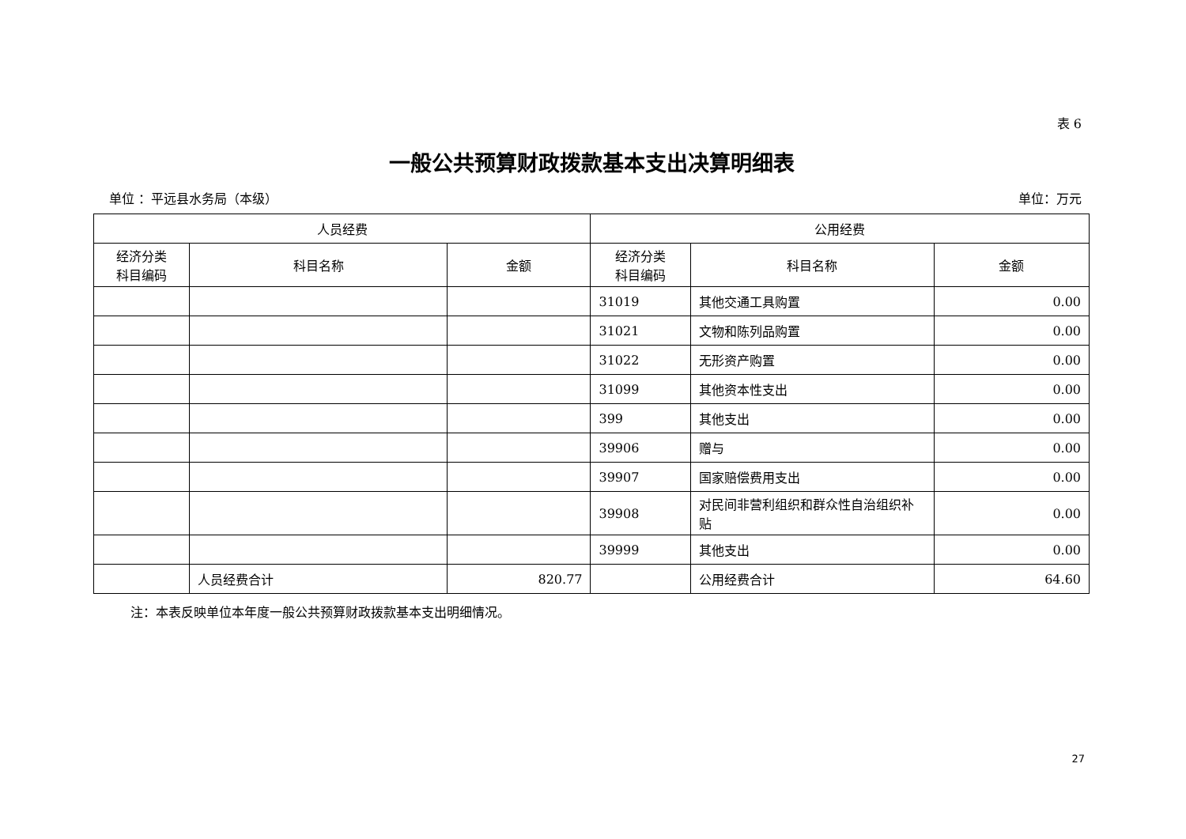表 6
一般公共预算财政拨款基本支出决算明细表
单位 ：平远县水务局（本级） 单位：万元
| 人员经费 | | | 公用经费 | | |
| --- | --- | --- | --- | --- | --- |
| 经济分类 科目编码 | 科目名称 | 金额 | 经济分类 科目编码 | 科目名称 | 金额 |
| | | | 31019 | 其他交通工具购置 | 0.00 |
| | | | 31021 | 文物和陈列品购置 | 0.00 |
| | | | 31022 | 无形资产购置 | 0.00 |
| | | | 31099 | 其他资本性支出 | 0.00 |
| | | | 399 | 其他支出 | 0.00 |
| | | | 39906 | 赠与 | 0.00 |
| | | | 39907 | 国家赔偿费用支出 | 0.00 |
| | | | 39908 | 对民间非营利组织和群众性自治组织补贴 | 0.00 |
| | | | 39999 | 其他支出 | 0.00 |
| | 人员经费合计 | 820.77 | | 公用经费合计 | 64.60 |
注：本表反映单位本年度一般公共预算财政拨款基本支出明细情况。
27